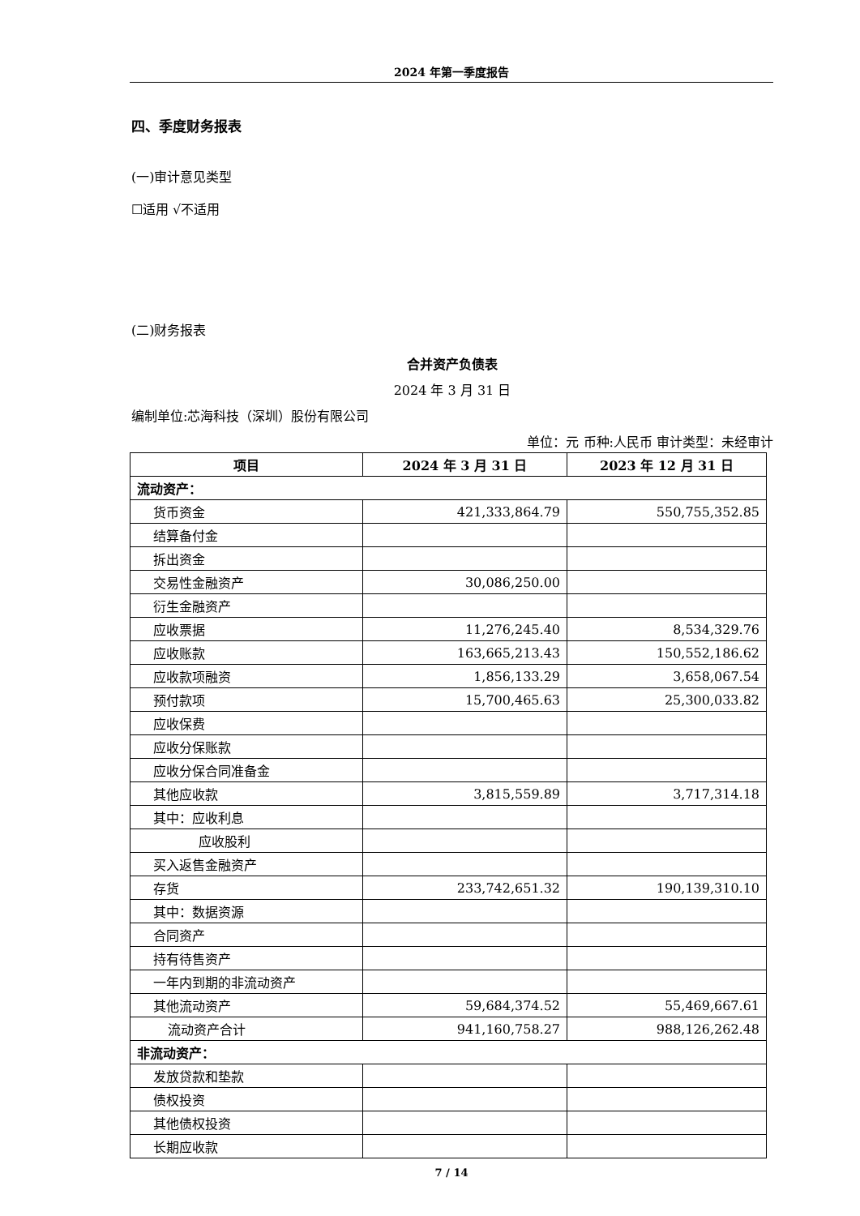2024 年第一季度报告
四、季度财务报表
(一)审计意见类型
☐适用 √不适用
(二)财务报表
合并资产负债表
2024 年 3 月 31 日
编制单位:芯海科技（深圳）股份有限公司
单位：元 币种:人民币 审计类型：未经审计
| 项目 | 2024 年 3 月 31 日 | 2023 年 12 月 31 日 |
| --- | --- | --- |
| 流动资产： | | |
| 货币资金 | 421,333,864.79 | 550,755,352.85 |
| 结算备付金 | | |
| 拆出资金 | | |
| 交易性金融资产 | 30,086,250.00 | |
| 衍生金融资产 | | |
| 应收票据 | 11,276,245.40 | 8,534,329.76 |
| 应收账款 | 163,665,213.43 | 150,552,186.62 |
| 应收款项融资 | 1,856,133.29 | 3,658,067.54 |
| 预付款项 | 15,700,465.63 | 25,300,033.82 |
| 应收保费 | | |
| 应收分保账款 | | |
| 应收分保合同准备金 | | |
| 其他应收款 | 3,815,559.89 | 3,717,314.18 |
| 其中：应收利息 | | |
| 应收股利 | | |
| 买入返售金融资产 | | |
| 存货 | 233,742,651.32 | 190,139,310.10 |
| 其中：数据资源 | | |
| 合同资产 | | |
| 持有待售资产 | | |
| 一年内到期的非流动资产 | | |
| 其他流动资产 | 59,684,374.52 | 55,469,667.61 |
| 流动资产合计 | 941,160,758.27 | 988,126,262.48 |
| 非流动资产： | | |
| 发放贷款和垫款 | | |
| 债权投资 | | |
| 其他债权投资 | | |
| 长期应收款 | | |
7 / 14